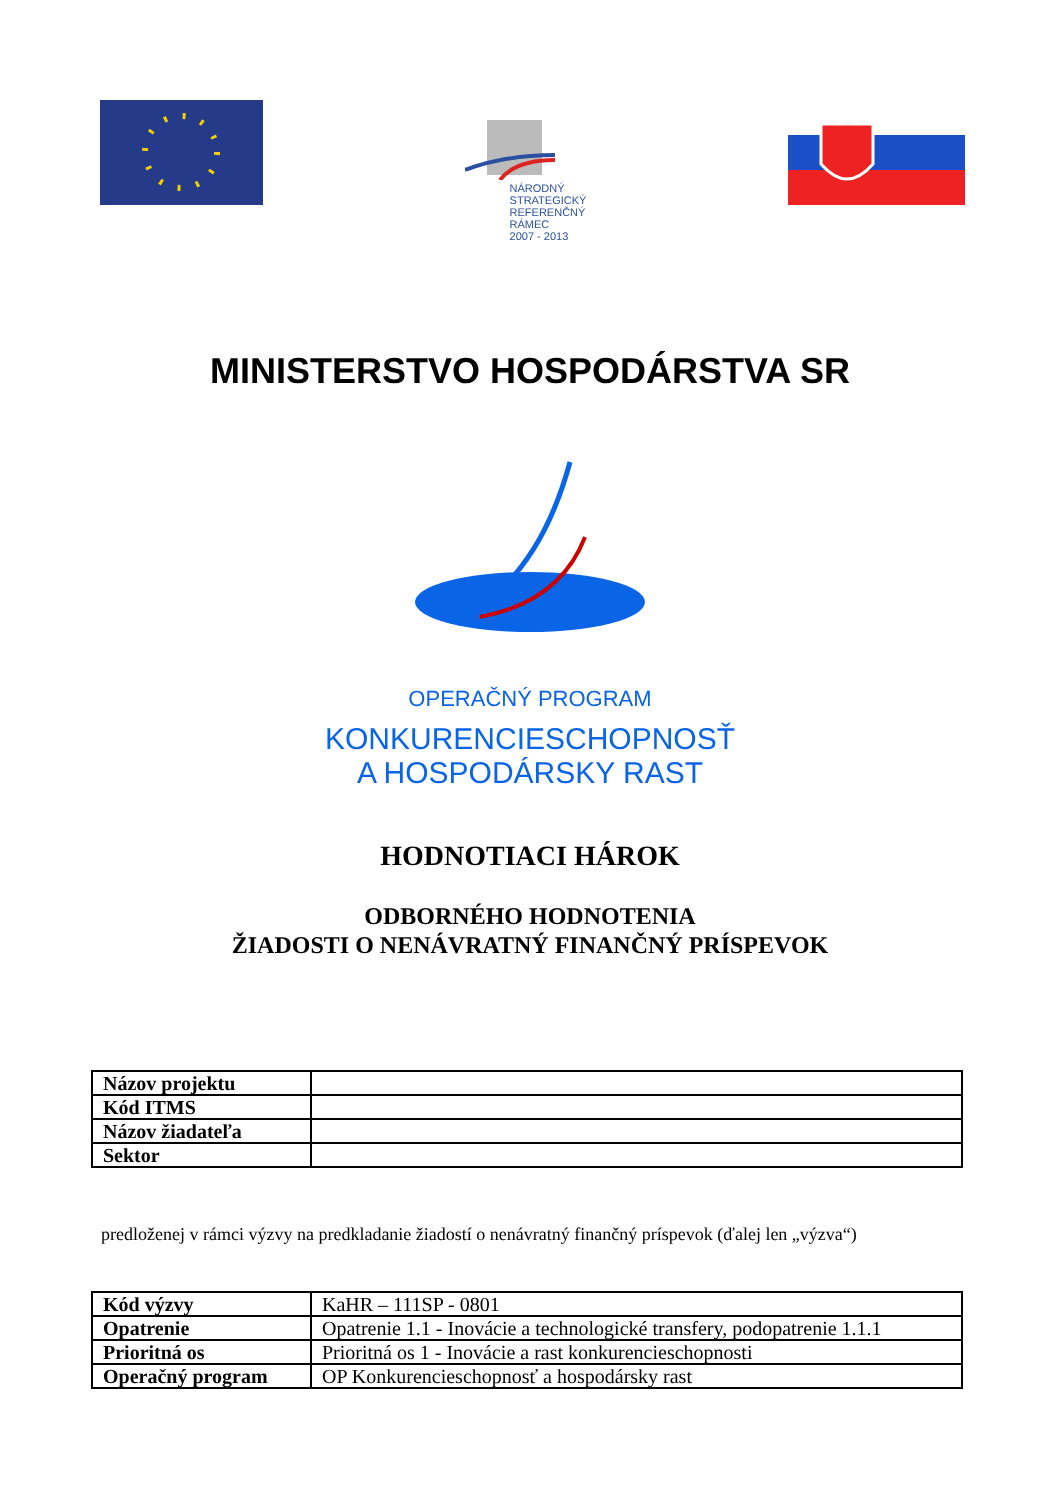NÁRODNÝ
STRATEGICKÝ
REFERENČNÝ
RÁMEC
2007 - 2013
MINISTERSTVO HOSPODÁRSTVA SR
OPERAČNÝ PROGRAM
KONKURENCIESCHOPNOSŤ
A HOSPODÁRSKY RAST
HODNOTIACI HÁROK
ODBORNÉHO HODNOTENIA
ŽIADOSTI O NENÁVRATNÝ FINANČNÝ PRÍSPEVOK
| Názov projektu | |
| Kód ITMS | |
| Názov žiadateľa | |
| Sektor | |
predloženej v rámci výzvy na predkladanie žiadostí o nenávratný finančný príspevok (ďalej len „výzva“)
| Kód výzvy | KaHR – 111SP - 0801 |
| Opatrenie | Opatrenie 1.1 - Inovácie a technologické transfery, podopatrenie 1.1.1 |
| Prioritná os | Prioritná os 1 - Inovácie a rast konkurencieschopnosti |
| Operačný program | OP Konkurencieschopnosť a hospodársky rast |